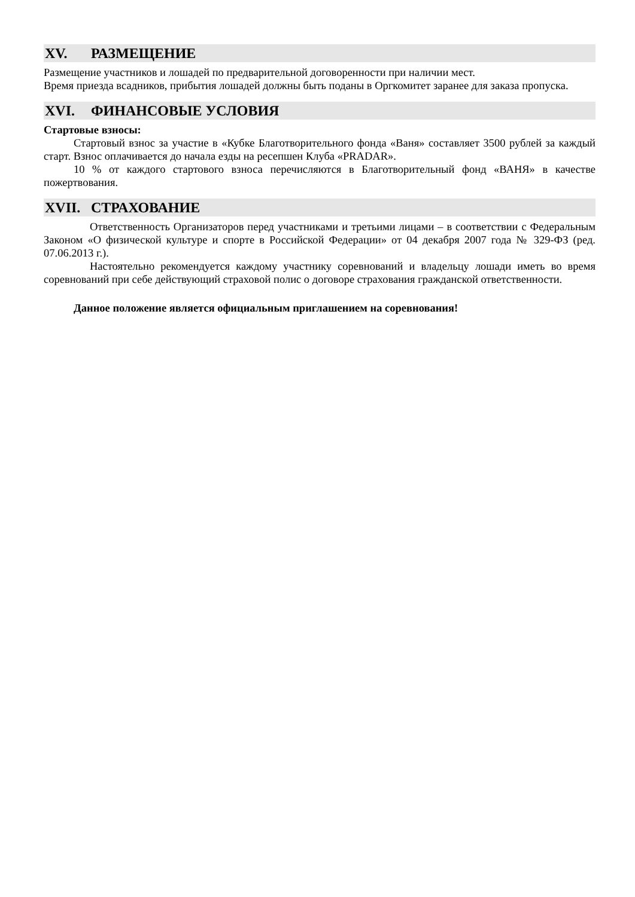XV. РАЗМЕЩЕНИЕ
Размещение участников и лошадей по предварительной договоренности при наличии мест.
Время приезда всадников, прибытия лошадей должны быть поданы в Оргкомитет заранее для заказа пропуска.
XVI. ФИНАНСОВЫЕ УСЛОВИЯ
Стартовые взносы:
Стартовый взнос за участие в «Кубке Благотворительного фонда «Ваня» составляет 3500 рублей за каждый старт. Взнос оплачивается до начала езды на ресепшен Клуба «PRADAR».
10 % от каждого стартового взноса перечисляются в Благотворительный фонд «ВАНЯ» в качестве пожертвования.
XVII. СТРАХОВАНИЕ
Ответственность Организаторов перед участниками и третьими лицами – в соответствии с Федеральным Законом «О физической культуре и спорте в Российской Федерации» от 04 декабря 2007 года № 329-ФЗ (ред. 07.06.2013 г.).
Настоятельно рекомендуется каждому участнику соревнований и владельцу лошади иметь во время соревнований при себе действующий страховой полис о договоре страхования гражданской ответственности.
Данное положение является официальным приглашением на соревнования!